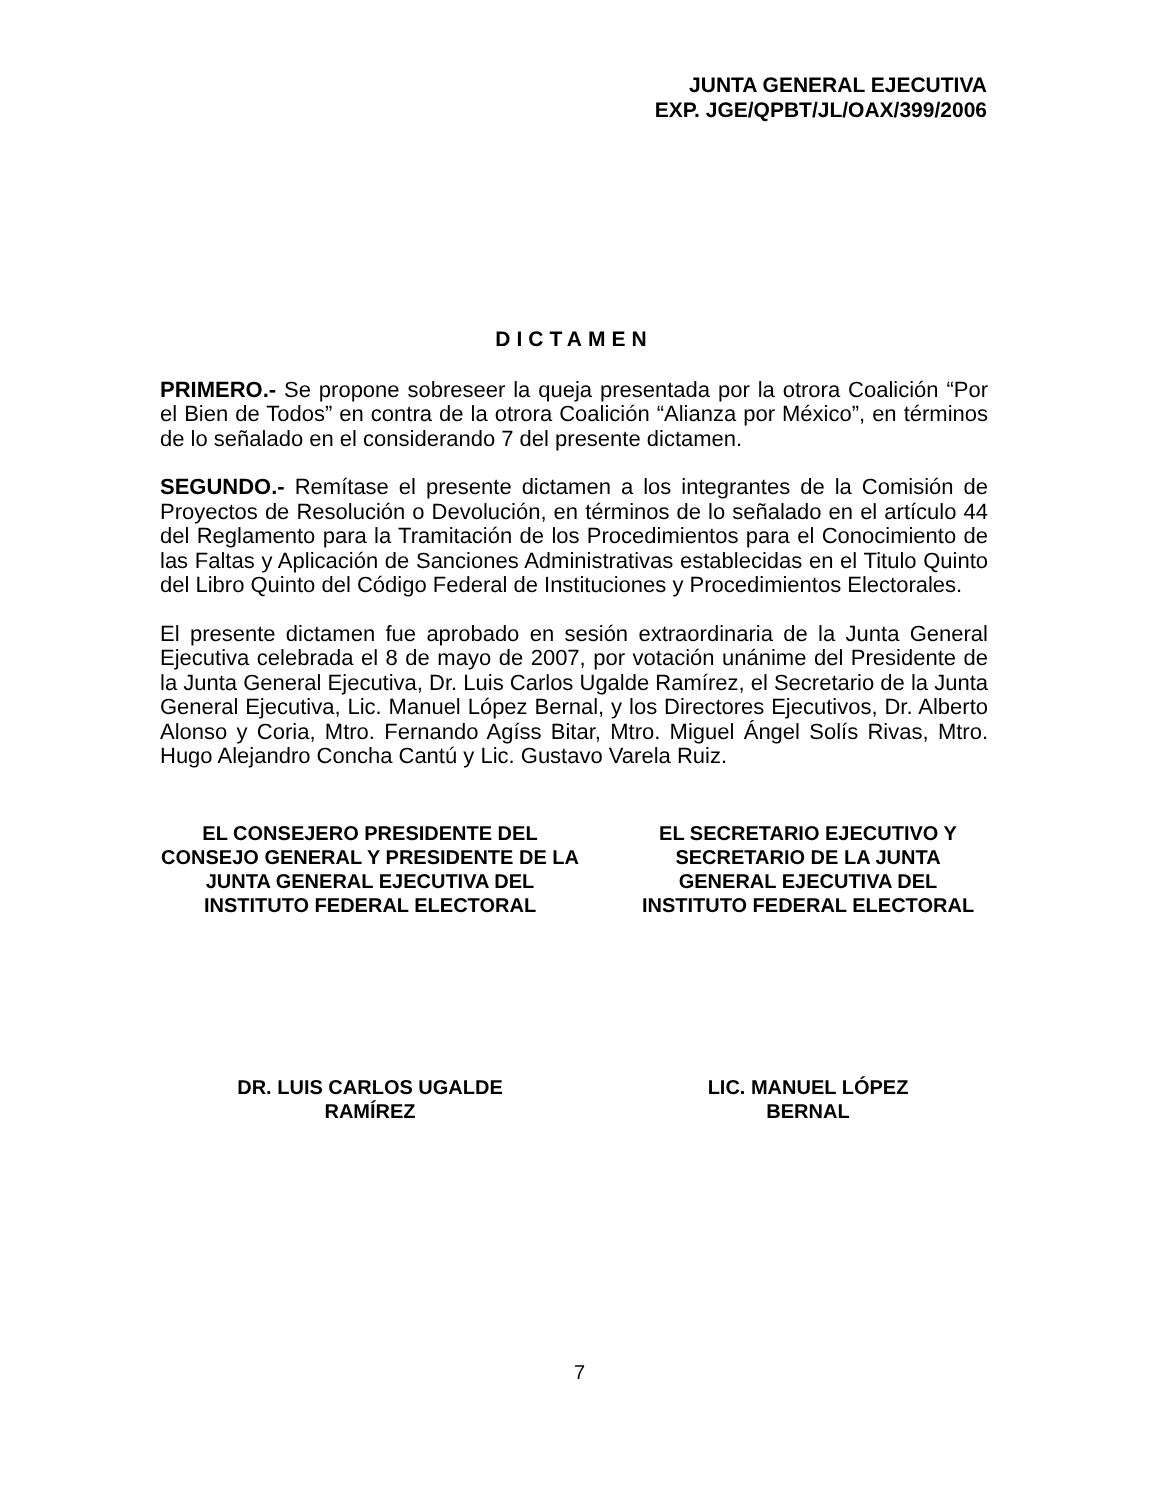JUNTA GENERAL EJECUTIVA
EXP. JGE/QPBT/JL/OAX/399/2006
DICTAMEN
PRIMERO.- Se propone sobreseer la queja presentada por la otrora Coalición “Por el Bien de Todos” en contra de la otrora Coalición “Alianza por México”, en términos de lo señalado en el considerando 7 del presente dictamen.
SEGUNDO.- Remítase el presente dictamen a los integrantes de la Comisión de Proyectos de Resolución o Devolución, en términos de lo señalado en el artículo 44 del Reglamento para la Tramitación de los Procedimientos para el Conocimiento de las Faltas y Aplicación de Sanciones Administrativas establecidas en el Titulo Quinto del Libro Quinto del Código Federal de Instituciones y Procedimientos Electorales.
El presente dictamen fue aprobado en sesión extraordinaria de la Junta General Ejecutiva celebrada el 8 de mayo de 2007, por votación unánime del Presidente de la Junta General Ejecutiva, Dr. Luis Carlos Ugalde Ramírez, el Secretario de la Junta General Ejecutiva, Lic. Manuel López Bernal, y los Directores Ejecutivos, Dr. Alberto Alonso y Coria, Mtro. Fernando Agíss Bitar, Mtro. Miguel Ángel Solís Rivas, Mtro. Hugo Alejandro Concha Cantú y Lic. Gustavo Varela Ruiz.
EL CONSEJERO PRESIDENTE DEL CONSEJO GENERAL Y PRESIDENTE DE LA JUNTA GENERAL EJECUTIVA DEL INSTITUTO FEDERAL ELECTORAL
EL SECRETARIO EJECUTIVO Y SECRETARIO DE LA JUNTA GENERAL EJECUTIVA DEL INSTITUTO FEDERAL ELECTORAL
DR. LUIS CARLOS UGALDE
RAMÍREZ
LIC. MANUEL LÓPEZ
BERNAL
7